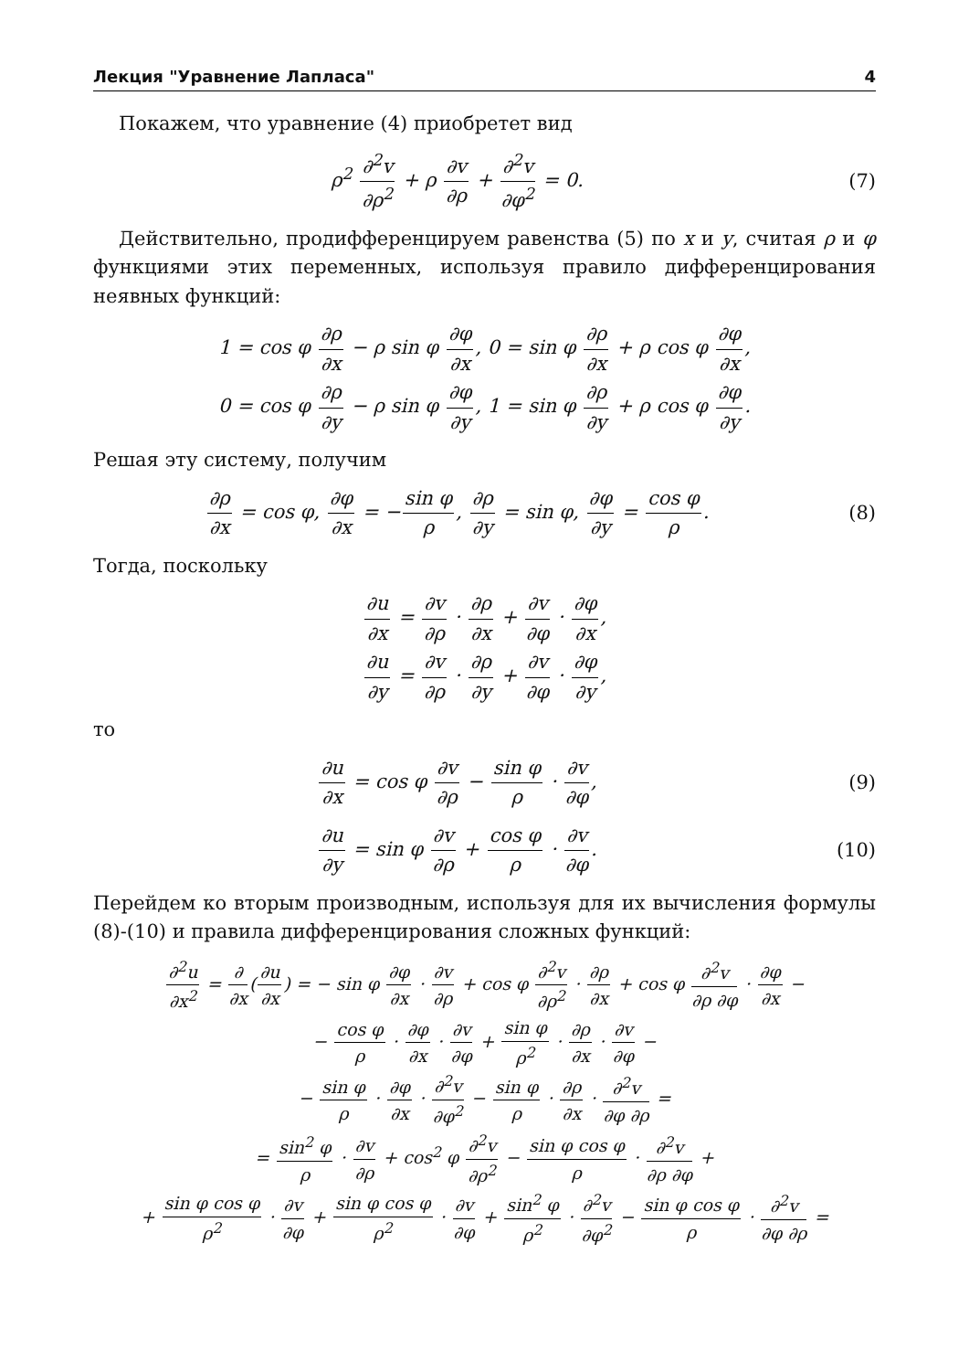Лекция "Уравнение Лапласа" 4
Покажем, что уравнение (4) приобретет вид
ρ<sup>2</sup> ∂<sup>2</sup>v ∂ρ<sup>2</sup> + ρ ∂v ∂ρ + ∂<sup>2</sup>v ∂φ<sup>2</sup> = 0.
(7)
Действительно, продифференцируем равенства (5) по x и y, считая ρ и φ функциями этих переменных, используя правило дифференцирования неявных функций:
1 = cos φ ∂ρ ∂x − ρ sin φ ∂φ ∂x, 0 = sin φ ∂ρ ∂x + ρ cos φ ∂φ ∂x,
0 = cos φ ∂ρ ∂y − ρ sin φ ∂φ ∂y, 1 = sin φ ∂ρ ∂y + ρ cos φ ∂φ ∂y.
Решая эту систему, получим
∂ρ ∂x = cos φ, ∂φ ∂x = −sin φ ρ, ∂ρ ∂y = sin φ, ∂φ ∂y = cos φ ρ.
(8)
Тогда, поскольку
∂u ∂x = ∂v ∂ρ · ∂ρ ∂x + ∂v ∂φ · ∂φ ∂x,
∂u ∂y = ∂v ∂ρ · ∂ρ ∂y + ∂v ∂φ · ∂φ ∂y,
то
∂u ∂x = cos φ ∂v ∂ρ − sin φ ρ · ∂v ∂φ,
(9)
∂u ∂y = sin φ ∂v ∂ρ + cos φ ρ · ∂v ∂φ.
(10)
Перейдем ко вторым производным, используя для их вычисления формулы (8)-(10) и правила дифференцирования сложных функций:
∂<sup>2</sup>u ∂x<sup>2</sup> = ∂ ∂x(∂u ∂x) = − sin φ ∂φ ∂x · ∂v ∂ρ + cos φ ∂<sup>2</sup>v ∂ρ<sup>2</sup> · ∂ρ ∂x + cos φ ∂<sup>2</sup>v ∂ρ ∂φ · ∂φ ∂x −
− cos φ ρ · ∂φ ∂x · ∂v ∂φ + sin φ ρ<sup>2</sup> · ∂ρ ∂x · ∂v ∂φ −
− sin φ ρ · ∂φ ∂x · ∂<sup>2</sup>v ∂φ<sup>2</sup> − sin φ ρ · ∂ρ ∂x · ∂<sup>2</sup>v ∂φ ∂ρ =
= sin<sup>2</sup> φ ρ · ∂v ∂ρ + cos<sup>2</sup> φ ∂<sup>2</sup>v ∂ρ<sup>2</sup> − sin φ cos φ ρ · ∂<sup>2</sup>v ∂ρ ∂φ +
+ sin φ cos φ ρ<sup>2</sup> · ∂v ∂φ + sin φ cos φ ρ<sup>2</sup> · ∂v ∂φ + sin<sup>2</sup> φ ρ<sup>2</sup> · ∂<sup>2</sup>v ∂φ<sup>2</sup> − sin φ cos φ ρ · ∂<sup>2</sup>v ∂φ ∂ρ =